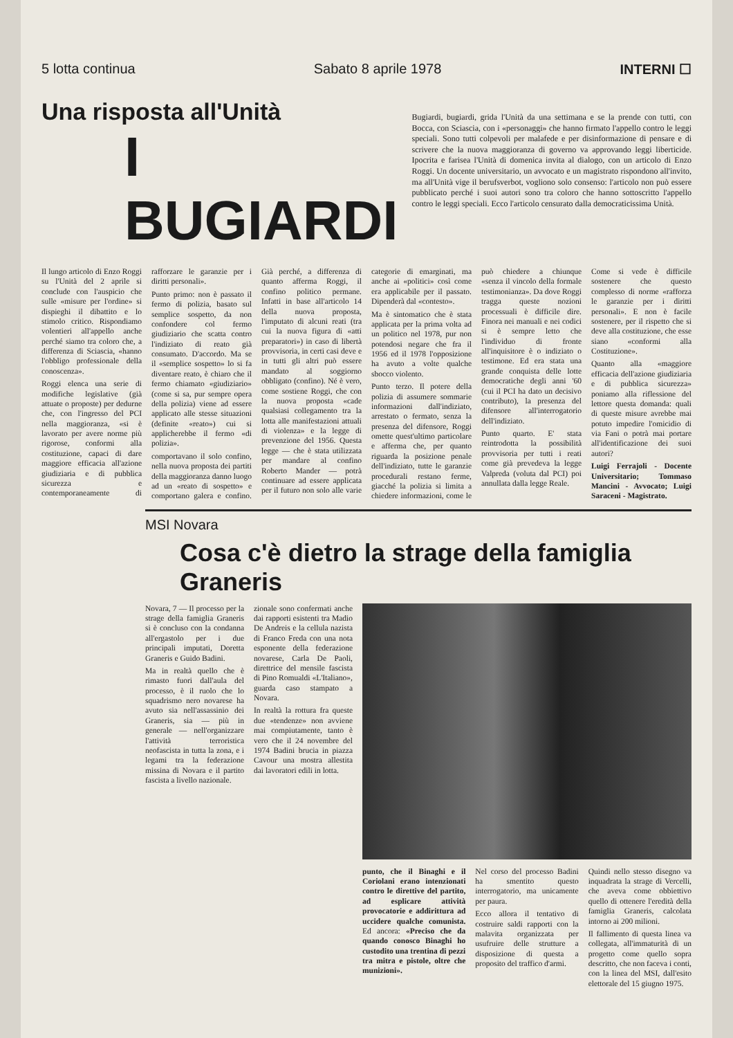5 lotta continua Sabato 8 aprile 1978 INTERNI ☐
Una risposta all'Unità
I BUGIARDI
Bugiardi, bugiardi, grida l'Unità da una settimana e se la prende con tutti, con Bocca, con Sciascia, con i «personaggi» che hanno firmato l'appello contro le leggi speciali. Sono tutti colpevoli per malafede e per disinformazione di pensare e di scrivere che la nuova maggioranza di governo va approvando leggi liberticide. Ipocrita e farisea l'Unità di domenica invita al dialogo, con un articolo di Enzo Roggi. Un docente universitario, un avvocato e un magistrato rispondono all'invito, ma all'Unità vige il berufsverbot, vogliono solo consenso: l'articolo non può essere pubblicato perché i suoi autori sono tra coloro che hanno sottoscritto l'appello contro le leggi speciali. Ecco l'articolo censurato dalla democraticissima Unità.
Il lungo articolo di Enzo Roggi su l'Unità del 2 aprile si conclude con l'auspicio che sulle «misure per l'ordine» si dispieghi il dibattito e lo stimolo critico. Rispondiamo volentieri all'appello anche perché siamo tra coloro che, a differenza di Sciascia, «hanno l'obbligo professionale della conoscenza».
Roggi elenca una serie di modifiche legislative (già attuate o proposte) per dedurne che, con l'ingresso del PCI nella maggioranza, «si è lavorato per avere norme più rigorose, conformi alla costituzione, capaci di dare maggiore efficacia all'azione giudiziaria e di pubblica sicurezza e contemporaneamente di rafforzare le garanzie per i diritti personali».
Punto primo: non è passato il fermo di polizia, basato sul semplice sospetto, da non confondere col fermo giudiziario che scatta contro l'indiziato di reato già consumato. D'accordo. Ma se il «semplice sospetto» lo si fa diventare reato, è chiaro che il fermo chiamato «giudiziario» (come si sa, pur sempre opera della polizia) viene ad essere applicato alle stesse situazioni (definite «reato») cui si applicherebbe il fermo «di polizia».
comportavano il solo confino, nella nuova proposta dei partiti della maggioranza danno luogo ad un «reato di sospetto» e comportano galera e confino. Già perché, a differenza di quanto afferma Roggi, il confino politico permane. Infatti in base all'articolo 14 della nuova proposta, l'imputato di alcuni reati (tra cui la nuova figura di «atti preparatori») in caso di libertà provvisoria, in certi casi deve e in tutti gli altri può essere mandato al soggiorno obbligato (confino). Né è vero, come sostiene Roggi, che con la nuova proposta «cade qualsiasi collegamento tra la lotta alle manifestazioni attuali di violenza» e la legge di prevenzione del 1956. Questa legge — che è stata utilizzata per mandare al confino Roberto Mander — potrà continuare ad essere applicata per il futuro non solo alle varie categorie di emarginati, ma anche ai «politici» così come era applicabile per il passato. Dipenderà dal «contesto».
Ma è sintomatico che è stata applicata per la prima volta ad un politico nel 1978, pur non potendosi negare che fra il 1956 ed il 1978 l'opposizione ha avuto a volte qualche sbocco violento.
Punto terzo. Il potere della polizia di assumere sommarie informazioni dall'indiziato, arrestato o fermato, senza la presenza del difensore, Roggi omette quest'ultimo particolare e afferma che, per quanto riguarda la posizione penale dell'indiziato, tutte le garanzie procedurali restano ferme, giacché la polizia si limita a chiedere informazioni, come le può chiedere a chiunque «senza il vincolo della formale testimonianza». Da dove Roggi tragga queste nozioni processuali è difficile dire. Finora nei manuali e nei codici si è sempre letto che l'individuo di fronte all'inquisitore è o indiziato o testimone. Ed era stata una grande conquista delle lotte democratiche degli anni '60 (cui il PCI ha dato un decisivo contributo), la presenza del difensore all'interrogatorio dell'indiziato.
Punto quarto. E' stata reintrodotta la possibilità provvisoria per tutti i reati come già prevedeva la legge Valpreda (voluta dal PCI) poi annullata dalla legge Reale.
Come si vede è difficile sostenere che questo complesso di norme «rafforza le garanzie per i diritti personali». E non è facile sostenere, per il rispetto che si deve alla costituzione, che esse siano «conformi alla Costituzione».
Quanto alla «maggiore efficacia dell'azione giudiziaria e di pubblica sicurezza» poniamo alla riflessione del lettore questa domanda: quali di queste misure avrebbe mai potuto impedire l'omicidio di via Fani o potrà mai portare all'identificazione dei suoi autori?
Luigi Ferrajoli - Docente Universitario; Tommaso Mancini - Avvocato; Luigi Saraceni - Magistrato.
MSI Novara
Cosa c'è dietro la strage della famiglia Graneris
Novara, 7 — Il processo per la strage della famiglia Graneris si è concluso con la condanna all'ergastolo per i due principali imputati, Doretta Graneris e Guido Badini.
Ma in realtà quello che è rimasto fuori dall'aula del processo, è il ruolo che lo squadrismo nero novarese ha avuto sia nell'assassinio dei Graneris, sia — più in generale — nell'organizzare l'attività terroristica neofascista in tutta la zona, e i legami tra la federazione missina di Novara e il partito fascista a livello nazionale.
zionale sono confermati anche dai rapporti esistenti tra Madio De Andreis e la cellula nazista di Franco Freda con una nota esponente della federazione novarese, Carla De Paoli, direttrice del mensile fascista di Pino Romualdi «L'Italiano», guarda caso stampato a Novara.
In realtà la rottura fra queste due «tendenze» non avviene mai compiutamente, tanto è vero che il 24 novembre del 1974 Badini brucia in piazza Cavour una mostra allestita dai lavoratori edili in lotta.
punto, che il Binaghi e il Coriolani erano intenzionati contro le direttive del partito, ad esplicare attività provocatorie e addirittura ad uccidere qualche comunista. Ed ancora: «Preciso che da quando conosco Binaghi ho custodito una trentina di pezzi tra mitra e pistole, oltre che munizioni».
Nel corso del processo Badini ha smentito questo interrogatorio, ma unicamente per paura.
Ecco allora il tentativo di costruire saldi rapporti con la malavita organizzata per usufruire delle strutture a disposizione di questa a proposito del traffico d'armi.
Quindi nello stesso disegno va inquadrata la strage di Vercelli, che aveva come obbiettivo quello di ottenere l'eredità della famiglia Graneris, calcolata intorno ai 200 milioni.
Il fallimento di questa linea va collegata, all'immaturità di un progetto come quello sopra descritto, che non faceva i conti, con la linea del MSI, dall'esito elettorale del 15 giugno 1975.